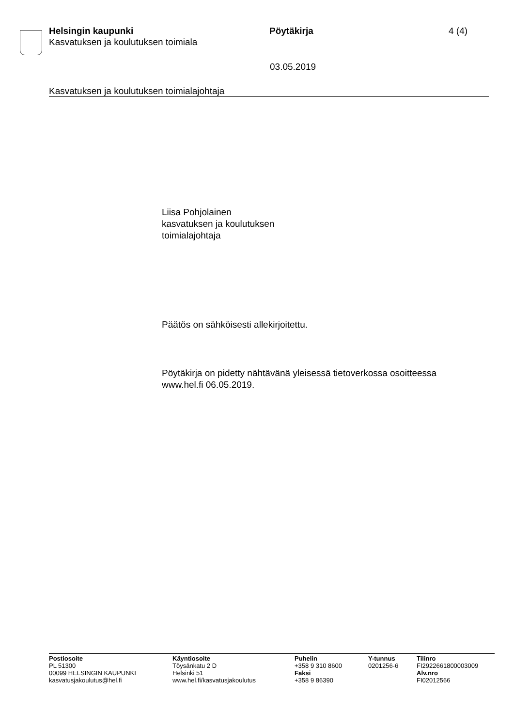Helsingin kaupunki
Kasvatuksen ja koulutuksen toimiala
Pöytäkirja 4 (4)
03.05.2019
Kasvatuksen ja koulutuksen toimialajohtaja
Liisa Pohjolainen
kasvatuksen ja koulutuksen
toimialajohtaja
Päätös on sähköisesti allekirjoitettu.
Pöytäkirja on pidetty nähtävänä yleisessä tietoverkossa osoitteessa
www.hel.fi 06.05.2019.
Postiosoite
PL 51300
00099 HELSINGIN KAUPUNKI
kasvatusjakoulutus@hel.fi
Käyntiosoite
Töysänkatu 2 D
Helsinki 51
www.hel.fi/kasvatusjakoulutus
Puhelin
+358 9 310 8600
Faksi
+358 9 86390
Y-tunnus
0201256-6
Tilinro
FI2922661800003009
Alv.nro
FI02012566